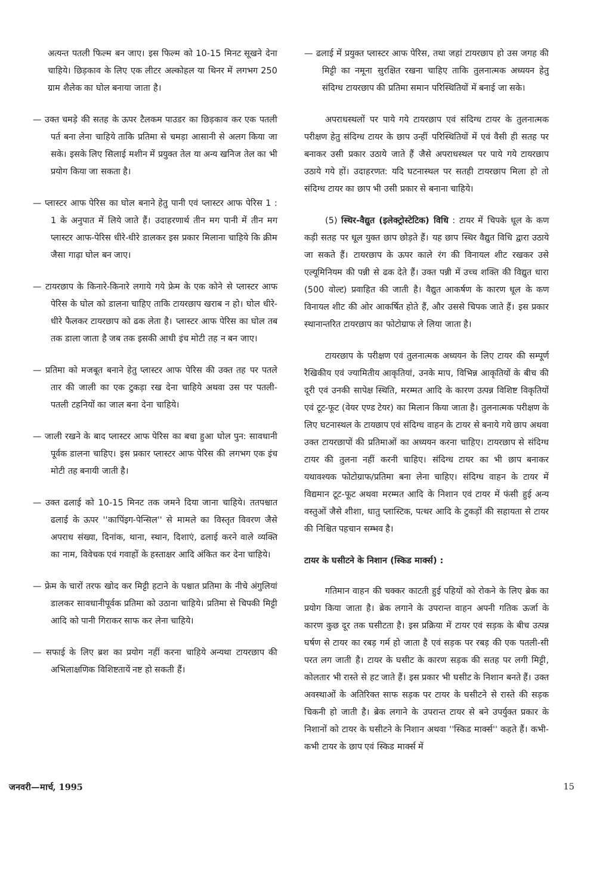अत्यन्त पतली फिल्म बन जाए। इस फिल्म को 10-15 मिनट सूखने देना चाहिये। छिड़काव के लिए एक लीटर अल्कोहल या थिनर में लगभग 250 ग्राम शैलेक का घोल बनाया जाता है।
— उक्त चमड़े की सतह के ऊपर टैलकम पाउडर का छिड़काव कर एक पतली पर्त बना लेना चाहिये ताकि प्रतिमा से चमड़ा आसानी से अलग किया जा सके। इसके लिए सिलाई मशीन में प्रयुक्त तेल या अन्य खनिज तेल का भी प्रयोग किया जा सकता है।
— प्लास्टर आफ पेरिस का घोल बनाने हेतु पानी एवं प्लास्टर आफ पेरिस 1 : 1 के अनुपात में लिये जाते हैं। उदाहरणार्थ तीन मग पानी में तीन मग प्लास्टर आफ-पेरिस धीरे-धीरे डालकर इस प्रकार मिलाना चाहिये कि क्रीम जैसा गाढ़ा घोल बन जाए।
— टायरछाप के किनारे-किनारे लगाये गये फ्रेम के एक कोने से प्लास्टर आफ पेरिस के घोल को डालना चाहिए ताकि टायरछाप खराब न हो। घोल धीरे-धीरे फैलकर टायरछाप को ढक लेता है। प्लास्टर आफ पेरिस का घोल तब तक डाला जाता है जब तक इसकी आधी इंच मोटी तह न बन जाए।
— प्रतिमा को मजबूत बनाने हेतु प्लास्टर आफ पेरिस की उक्त तह पर पतले तार की जाली का एक टुकड़ा रख देना चाहिये अथवा उस पर पतली-पतली टहनियों का जाल बना देना चाहिये।
— जाली रखने के बाद प्लास्टर आफ पेरिस का बचा हुआ घोल पुन: सावधानी पूर्वक डालना चाहिए। इस प्रकार प्लास्टर आफ पेरिस की लगभग एक इंच मोटी तह बनायी जाती है।
— उक्त ढलाई को 10-15 मिनट तक जमने दिया जाना चाहिये। ततपश्चात ढलाई के ऊपर ''कापिंइग-पेन्सिल'' से मामले का विस्तृत विवरण जैसे अपराध संख्या, दिनांक, थाना, स्थान, दिशाएं, ढलाई करने वाले व्यक्ति का नाम, विवेचक एवं गवाहों के हस्ताक्षर आदि अंकित कर देना चाहिये।
— फ्रेम के चारों तरफ खोद कर मिट्टी हटाने के पश्चात प्रतिमा के नीचे अंगुलियां डालकर सावधानीपूर्वक प्रतिमा को उठाना चाहिये। प्रतिमा से चिपकी मिट्टी आदि को पानी गिराकर साफ कर लेना चाहिये।
— सफाई के लिए ब्रश का प्रयोग नहीं करना चाहिये अन्यथा टायरछाप की अभिलाक्षणिक विशिष्टतायें नष्ट हो सकती हैं।
— ढलाई में प्रयुक्त प्लास्टर आफ पेरिस, तथा जहां टायरछाप हो उस जगह की मिट्टी का नमूना सुरक्षित रखना चाहिए ताकि तुलनात्मक अध्ययन हेतु संदिग्ध टायरछाप की प्रतिमा समान परिस्थितियों में बनाई जा सके।
अपराधस्थलों पर पाये गये टायरछाप एवं संदिग्ध टायर के तुलनात्मक परीक्षण हेतु संदिग्ध टायर के छाप उन्हीं परिस्थितियों में एवं वैसी ही सतह पर बनाकर उसी प्रकार उठाये जाते हैं जैसे अपराधस्थल पर पाये गये टायरछाप उठाये गये हों। उदाहरणत: यदि घटनास्थल पर सतही टायरछाप मिला हो तो संदिग्ध टायर का छाप भी उसी प्रकार से बनाना चाहिये।
(5) स्थिर-वैद्युत (इलेक्ट्रोस्टेटिक) विधि : टायर में चिपके धूल के कण कड़ी सतह पर धूल युक्त छाप छोड़ते हैं। यह छाप स्थिर वैद्युत विधि द्वारा उठाये जा सकते हैं। टायरछाप के ऊपर काले रंग की विनायल शीट रखकर उसे एल्यूमिनियम की पन्नी से ढक देते हैं। उक्त पन्नी में उच्च शक्ति की विद्युत धारा (500 वोल्ट) प्रवाहित की जाती है। वैद्युत आकर्षण के कारण धूल के कण विनायल शीट की ओर आकर्षित होते हैं, और उससे चिपक जाते हैं। इस प्रकार स्थानान्तरित टायरछाप का फोटोग्राफ ले लिया जाता है।
टायरछाप के परीक्षण एवं तुलनात्मक अध्ययन के लिए टायर की सम्पूर्ण रैखिकीय एवं ज्यामितीय आकृतियां, उनके माप, विभिन्न आकृतियों के बीच की दूरी एवं उनकी सापेक्ष स्थिति, मरम्मत आदि के कारण उत्पन्न विशिष्ट विकृतियों एवं टूट-फूट (वेयर एण्ड टेयर) का मिलान किया जाता है। तुलनात्मक परीक्षण के लिए घटनास्थल के टायछाप एवं संदिग्ध वाहन के टायर से बनाये गये छाप अथवा उक्त टायरछापों की प्रतिमाओं का अध्ययन करना चाहिए। टायरछाप से संदिग्ध टायर की तुलना नहीं करनी चाहिए। संदिग्ध टायर का भी छाप बनाकर यथावश्यक फोटोग्राफ/प्रतिमा बना लेना चाहिए। संदिग्ध वाहन के टायर में विद्यमान टूट-फूट अथवा मरम्मत आदि के निशान एवं टायर में फंसी हुई अन्य वस्तुओं जैसे शीशा, धातु प्लास्टिक, पत्थर आदि के टुकड़ों की सहायता से टायर की निश्चित पहचान सम्भव है।
टायर के घसीटने के निशान (स्किड मार्क्स) :
गतिमान वाहन की चक्कर काटती हुई पहियों को रोकने के लिए ब्रेक का प्रयोग किया जाता है। ब्रेक लगाने के उपरान्त वाहन अपनी गतिक ऊर्जा के कारण कुछ दूर तक घसीटता है। इस प्रक्रिया में टायर एवं सड़क के बीच उत्पन्न घर्षण से टायर का रबड़ गर्म हो जाता है एवं सड़क पर रबड़ की एक पतली-सी परत लग जाती है। टायर के घसीट के कारण सड़क की सतह पर लगी मिट्टी, कोलतार भी रास्ते से हट जाते हैं। इस प्रकार भी घसीट के निशान बनते हैं। उक्त अवस्थाओं के अतिरिक्त साफ सड़क पर टायर के घसीटने से रास्ते की सड़क चिकनी हो जाती है। ब्रेक लगाने के उपरान्त टायर से बने उपर्युक्त प्रकार के निशानों को टायर के घसीटने के निशान अथवा ''स्किड मार्क्स'' कहते हैं। कभी-कभी टायर के छाप एवं स्किड मार्क्स में
जनवरी—मार्च, 1995 15